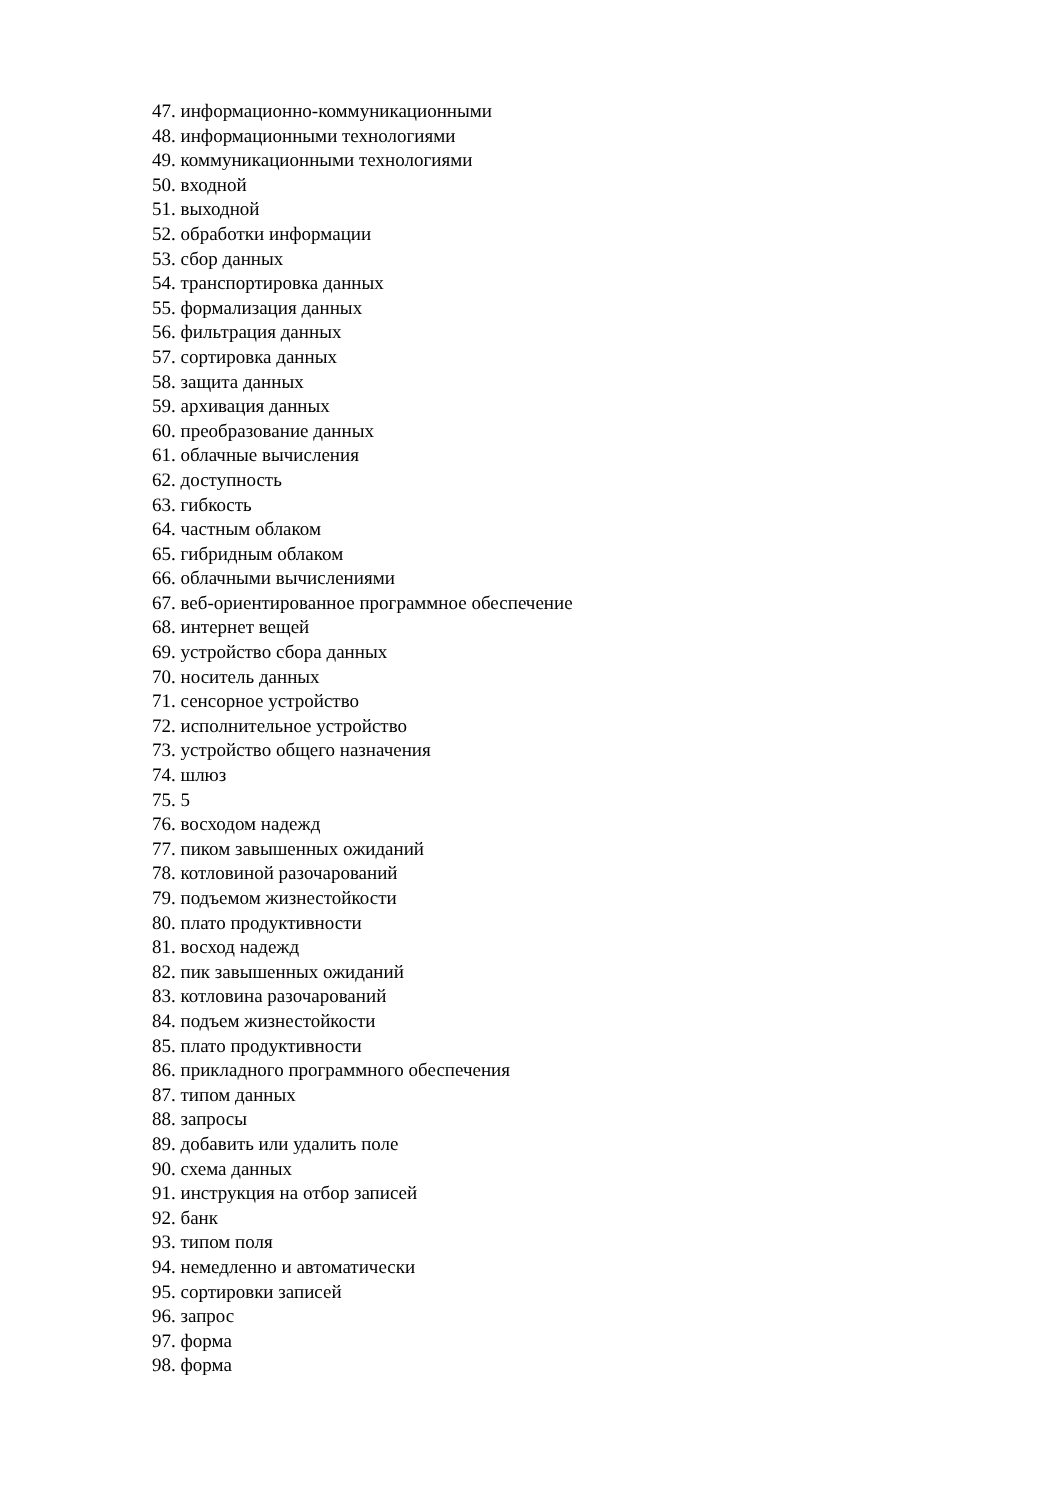47. информационно-коммуникационными
48. информационными технологиями
49. коммуникационными технологиями
50. входной
51. выходной
52. обработки информации
53. сбор данных
54. транспортировка данных
55. формализация данных
56. фильтрация данных
57. сортировка данных
58. защита данных
59. архивация данных
60. преобразование данных
61. облачные вычисления
62. доступность
63. гибкость
64. частным облаком
65. гибридным облаком
66. облачными вычислениями
67. веб-ориентированное программное обеспечение
68. интернет вещей
69. устройство сбора данных
70. носитель данных
71. сенсорное устройство
72. исполнительное устройство
73. устройство общего назначения
74. шлюз
75. 5
76. восходом надежд
77. пиком завышенных ожиданий
78. котловиной разочарований
79. подъемом жизнестойкости
80. плато продуктивности
81. восход надежд
82. пик завышенных ожиданий
83. котловина разочарований
84. подъем жизнестойкости
85. плато продуктивности
86. прикладного программного обеспечения
87. типом данных
88. запросы
89. добавить или удалить поле
90. схема данных
91. инструкция на отбор записей
92. банк
93. типом поля
94. немедленно и автоматически
95. сортировки записей
96. запрос
97. форма
98. форма